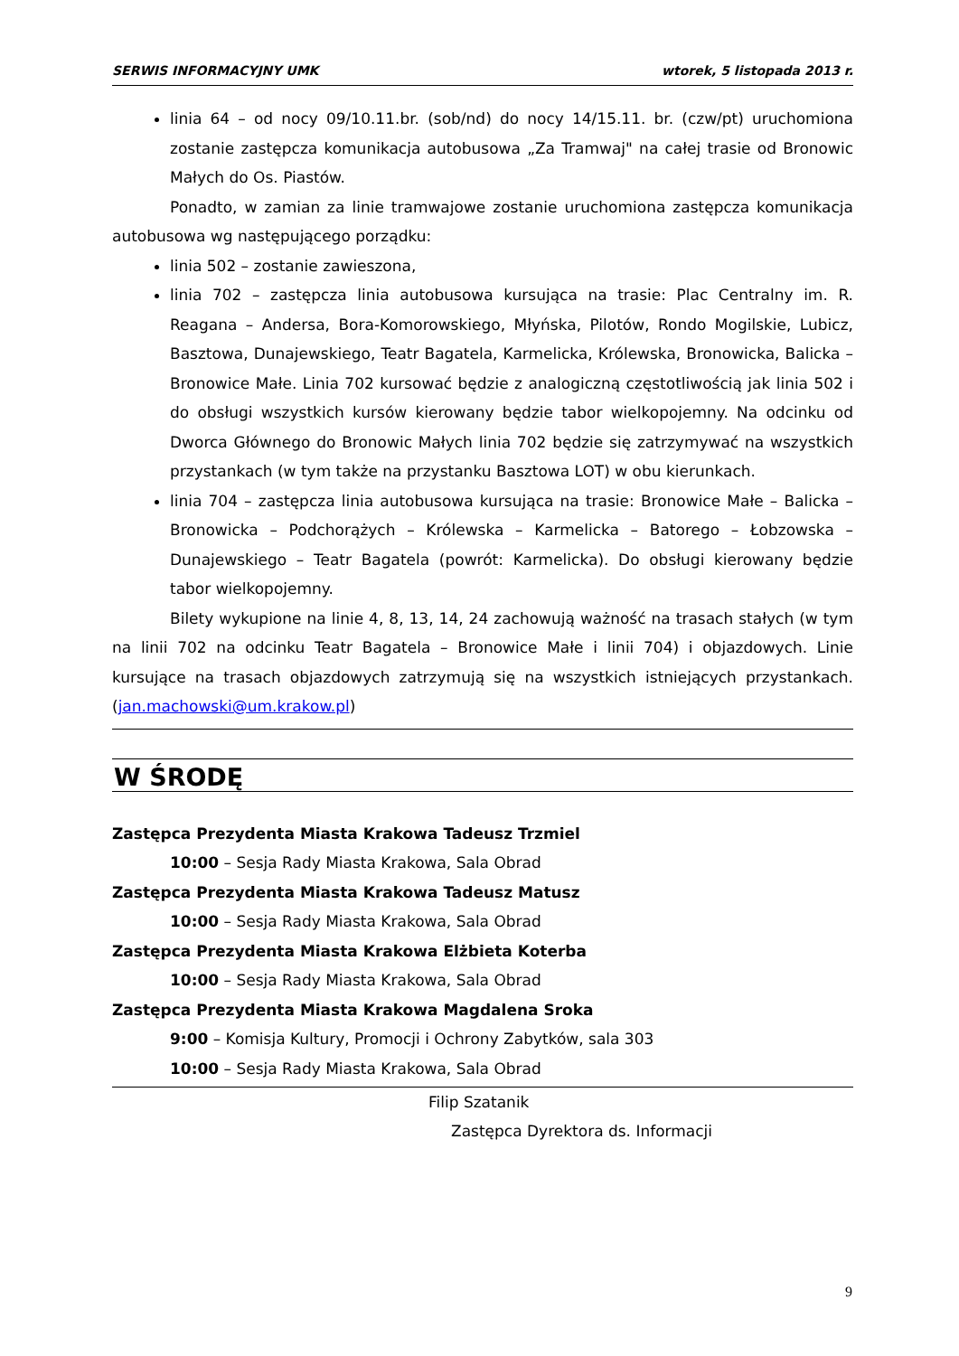SERWIS INFORMACYJNY UMK wtorek, 5 listopada 2013 r.
linia 64 – od nocy 09/10.11.br. (sob/nd) do nocy 14/15.11. br. (czw/pt) uruchomiona zostanie zastępcza komunikacja autobusowa „Za Tramwaj" na całej trasie od Bronowic Małych do Os. Piastów.
Ponadto, w zamian za linie tramwajowe zostanie uruchomiona zastępcza komunikacja autobusowa wg następującego porządku:
linia 502 – zostanie zawieszona,
linia 702 – zastępcza linia autobusowa kursująca na trasie: Plac Centralny im. R. Reagana – Andersa, Bora-Komorowskiego, Młyńska, Pilotów, Rondo Mogilskie, Lubicz, Basztowa, Dunajewskiego, Teatr Bagatela, Karmelicka, Królewska, Bronowicka, Balicka – Bronowice Małe. Linia 702 kursować będzie z analogiczną częstotliwością jak linia 502 i do obsługi wszystkich kursów kierowany będzie tabor wielkopojemny. Na odcinku od Dworca Głównego do Bronowic Małych linia 702 będzie się zatrzymywać na wszystkich przystankach (w tym także na przystanku Basztowa LOT) w obu kierunkach.
linia 704 – zastępcza linia autobusowa kursująca na trasie: Bronowice Małe – Balicka – Bronowicka – Podchorążych – Królewska – Karmelicka – Batorego – Łobzowska – Dunajewskiego – Teatr Bagatela (powrót: Karmelicka). Do obsługi kierowany będzie tabor wielkopojemny.
Bilety wykupione na linie 4, 8, 13, 14, 24 zachowują ważność na trasach stałych (w tym na linii 702 na odcinku Teatr Bagatela – Bronowice Małe i linii 704) i objazdowych. Linie kursujące na trasach objazdowych zatrzymują się na wszystkich istniejących przystankach. (jan.machowski@um.krakow.pl)
W ŚRODĘ
Zastępca Prezydenta Miasta Krakowa Tadeusz Trzmiel
10:00 – Sesja Rady Miasta Krakowa, Sala Obrad
Zastępca Prezydenta Miasta Krakowa Tadeusz Matusz
10:00 – Sesja Rady Miasta Krakowa, Sala Obrad
Zastępca Prezydenta Miasta Krakowa Elżbieta Koterba
10:00 – Sesja Rady Miasta Krakowa, Sala Obrad
Zastępca Prezydenta Miasta Krakowa Magdalena Sroka
9:00 – Komisja Kultury, Promocji i Ochrony Zabytków, sala 303
10:00 – Sesja Rady Miasta Krakowa, Sala Obrad
Filip Szatanik
Zastępca Dyrektora ds. Informacji
9